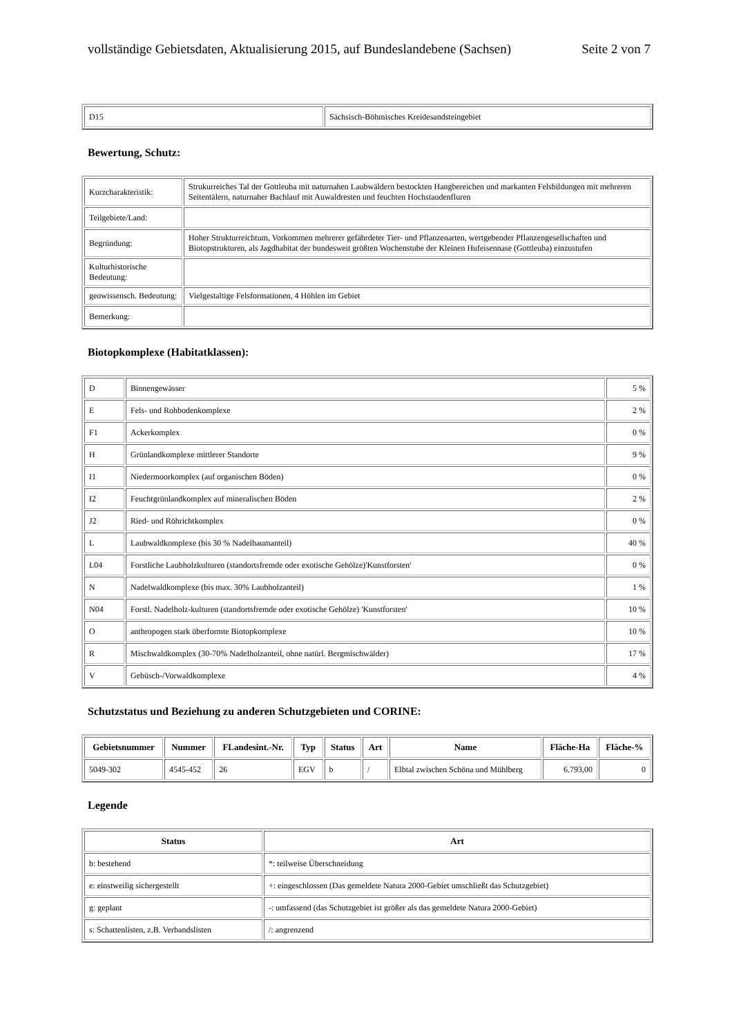vollständige Gebietsdaten, Aktualisierung 2015, auf Bundeslandebene (Sachsen) Seite 2 von 7
| D15 | Sächsisch-Böhmisches Kreidesandsteingebiet |
Bewertung, Schutz:
| Kurzcharakteristik: | Strukurreiches Tal der Gottleuba mit naturnahen Laubwäldern bestockten Hangbereichen und markanten Felsbildungen mit mehreren Seitentälern, naturnaher Bachlauf mit Auwaldresten und feuchten Hochstaudenfluren |
| Teilgebiete/Land: | |
| Begründung: | Hoher Strukturreichtum, Vorkommen mehrerer gefährdeter Tier- und Pflanzenarten, wertgebender Pflanzengesellschaften und Biotopstrukturen, als Jagdhabitat der bundesweit größten Wochenstube der Kleinen Hufeisennase (Gottleuba) einzustufen |
| Kulturhistorische Bedeutung: | |
| geowissensch. Bedeutung: | Vielgestaltige Felsformationen, 4 Höhlen im Gebiet |
| Bemerkung: | |
Biotopkomplexe (Habitatklassen):
| D | Binnengewässer | 5 % |
| E | Fels- und Rohbodenkomplexe | 2 % |
| F1 | Ackerkomplex | 0 % |
| H | Grünlandkomplexe mittlerer Standorte | 9 % |
| I1 | Niedermoorkomplex (auf organischen Böden) | 0 % |
| I2 | Feuchtgrünlandkomplex auf mineralischen Böden | 2 % |
| J2 | Ried- und Röhrichtkomplex | 0 % |
| L | Laubwaldkomplexe (bis 30 % Nadelbaumanteil) | 40 % |
| L04 | Forstliche Laubholzkulturen (standortsfremde oder exotische Gehölze)'Kunstforsten' | 0 % |
| N | Nadelwaldkomplexe (bis max. 30% Laubholzanteil) | 1 % |
| N04 | Forstl. Nadelholz-kulturen (standortsfremde oder exotische Gehölze) 'Kunstforsten' | 10 % |
| O | anthropogen stark überformte Biotopkomplexe | 10 % |
| R | Mischwaldkomplex (30-70% Nadelholzanteil, ohne natürl. Bergmischwälder) | 17 % |
| V | Gebüsch-/Vorwaldkomplexe | 4 % |
Schutzstatus und Beziehung zu anderen Schutzgebieten und CORINE:
| Gebietsnummer | Nummer | FLandesint.-Nr. | Typ | Status | Art | Name | Fläche-Ha | Fläche-% |
| --- | --- | --- | --- | --- | --- | --- | --- | --- |
| 5049-302 | 4545-452 | 26 | EGV | b | / | Elbtal zwischen Schöna und Mühlberg | 6.793,00 | 0 |
Legende
| Status | Art |
| --- | --- |
| b: bestehend | *: teilweise Überschneidung |
| e: einstweilig sichergestellt | +: eingeschlossen (Das gemeldete Natura 2000-Gebiet umschließt das Schutzgebiet) |
| g: geplant | -: umfassend (das Schutzgebiet ist größer als das gemeldete Natura 2000-Gebiet) |
| s: Schattenlisten, z.B. Verbandslisten | /: angrenzend |